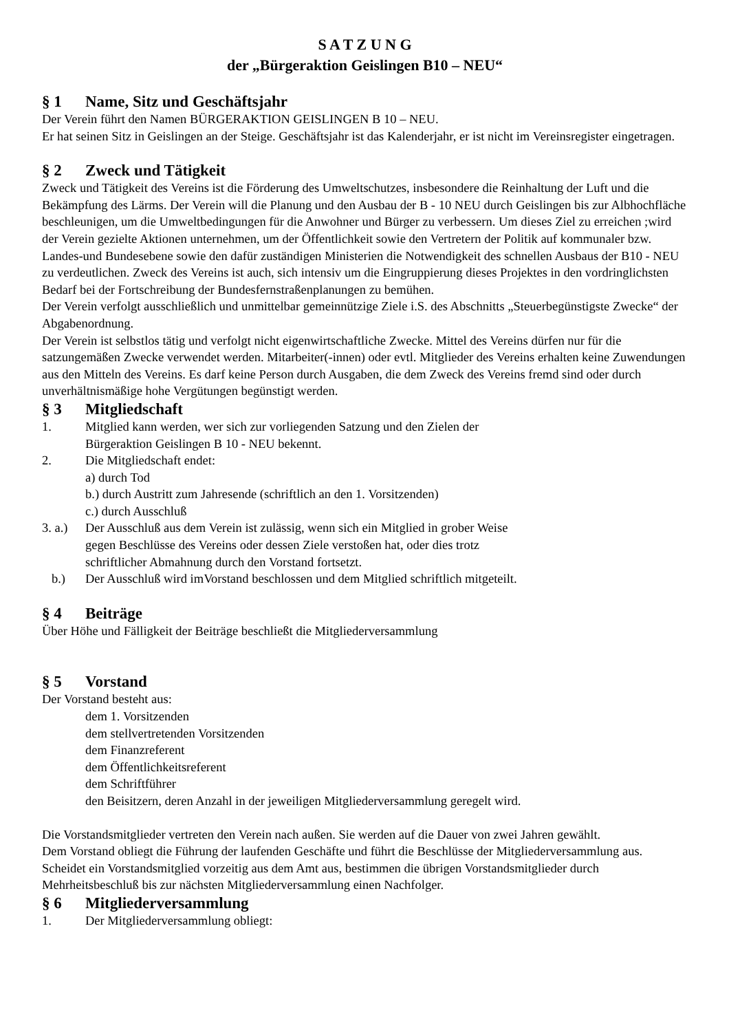S A T Z U N G
der „Bürgeraktion Geislingen B10 – NEU“
§ 1 Name, Sitz und Geschäftsjahr
Der Verein führt den Namen BÜRGERAKTION GEISLINGEN B 10 – NEU.
Er hat seinen Sitz in Geislingen an der Steige. Geschäftsjahr ist das Kalenderjahr, er ist nicht im Vereinsregister eingetragen.
§ 2 Zweck und Tätigkeit
Zweck und Tätigkeit des Vereins ist die Förderung des Umweltschutzes, insbesondere die Reinhaltung der Luft und die Bekämpfung des Lärms. Der Verein will die Planung und den Ausbau der B - 10 NEU durch Geislingen bis zur Albhochfläche beschleunigen, um die Umweltbedingungen für die Anwohner und Bürger zu verbessern. Um dieses Ziel zu erreichen ;wird der Verein gezielte Aktionen unternehmen, um der Öffentlichkeit sowie den Vertretern der Politik auf kommunaler bzw. Landes-und Bundesebene sowie den dafür zuständigen Ministerien die Notwendigkeit des schnellen Ausbaus der B10 - NEU zu verdeutlichen. Zweck des Vereins ist auch, sich intensiv um die Eingruppierung dieses Projektes in den vordringlichsten Bedarf bei der Fortschreibung der Bundesfernstraßenplanungen zu bemühen.
Der Verein verfolgt ausschließlich und unmittelbar gemeinnützige Ziele i.S. des Abschnitts „Steuerbegünstigste Zwecke“ der Abgabenordnung.
Der Verein ist selbstlos tätig und verfolgt nicht eigenwirtschaftliche Zwecke. Mittel des Vereins dürfen nur für die satzungemäßen Zwecke verwendet werden. Mitarbeiter(-innen) oder evtl. Mitglieder des Vereins erhalten keine Zuwendungen aus den Mitteln des Vereins. Es darf keine Person durch Ausgaben, die dem Zweck des Vereins fremd sind oder durch unverhältnismäßige hohe Vergütungen begünstigt werden.
§ 3 Mitgliedschaft
1. Mitglied kann werden, wer sich zur vorliegenden Satzung und den Zielen der
Bürgeraktion Geislingen B 10 - NEU bekennt.
2. Die Mitgliedschaft endet:
a) durch Tod
b.) durch Austritt zum Jahresende (schriftlich an den 1. Vorsitzenden)
c.) durch Ausschluß
3. a.)
Der Ausschluß aus dem Verein ist zulässig, wenn sich ein Mitglied in grober Weise
gegen Beschlüsse des Vereins oder dessen Ziele verstoßen hat, oder dies trotz
schriftlicher Abmahnung durch den Vorstand fortsetzt.
b.) Der Ausschluß wird imVorstand beschlossen und dem Mitglied schriftlich mitgeteilt.
§ 4 Beiträge
Über Höhe und Fälligkeit der Beiträge beschließt die Mitgliederversammlung
§ 5 Vorstand
Der Vorstand besteht aus:
dem 1. Vorsitzenden
dem stellvertretenden Vorsitzenden
dem Finanzreferent
dem Öffentlichkeitsreferent
dem Schriftführer
den Beisitzern, deren Anzahl in der jeweiligen Mitgliederversammlung geregelt wird.
Die Vorstandsmitglieder vertreten den Verein nach außen. Sie werden auf die Dauer von zwei Jahren gewählt.
Dem Vorstand obliegt die Führung der laufenden Geschäfte und führt die Beschlüsse der Mitgliederversammlung aus.
Scheidet ein Vorstandsmitglied vorzeitig aus dem Amt aus, bestimmen die übrigen Vorstandsmitglieder durch Mehrheitsbeschluß bis zur nächsten Mitgliederversammlung einen Nachfolger.
§ 6 Mitgliederversammlung
1. Der Mitgliederversammlung obliegt: